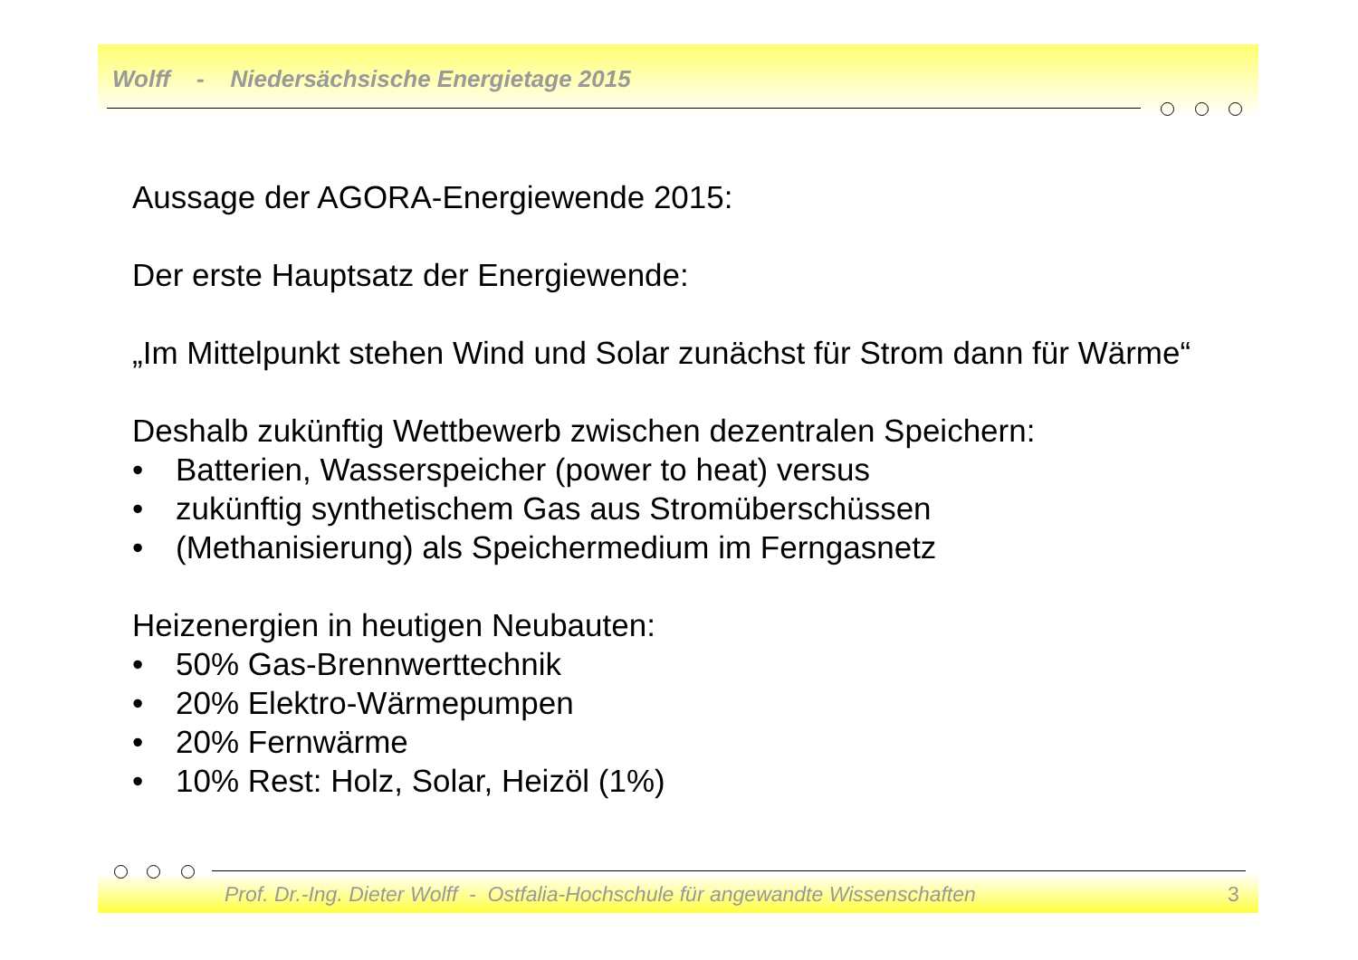Wolff - Niedersächsische Energietage 2015
Aussage der AGORA-Energiewende 2015:
Der erste Hauptsatz der Energiewende:
„Im Mittelpunkt stehen Wind und Solar zunächst für Strom dann für Wärme“
Deshalb zukünftig Wettbewerb zwischen dezentralen Speichern:
• Batterien, Wasserspeicher (power to heat) versus
• zukünftig synthetischem Gas aus Stromüberschüssen
• (Methanisierung) als Speichermedium im Ferngasnetz
Heizenergien in heutigen Neubauten:
• 50% Gas-Brennwerttechnik
• 20% Elektro-Wärmepumpen
• 20% Fernwärme
• 10% Rest: Holz, Solar, Heizöl (1%)
Prof. Dr.-Ing. Dieter Wolff - Ostfalia-Hochschule für angewandte Wissenschaften
3